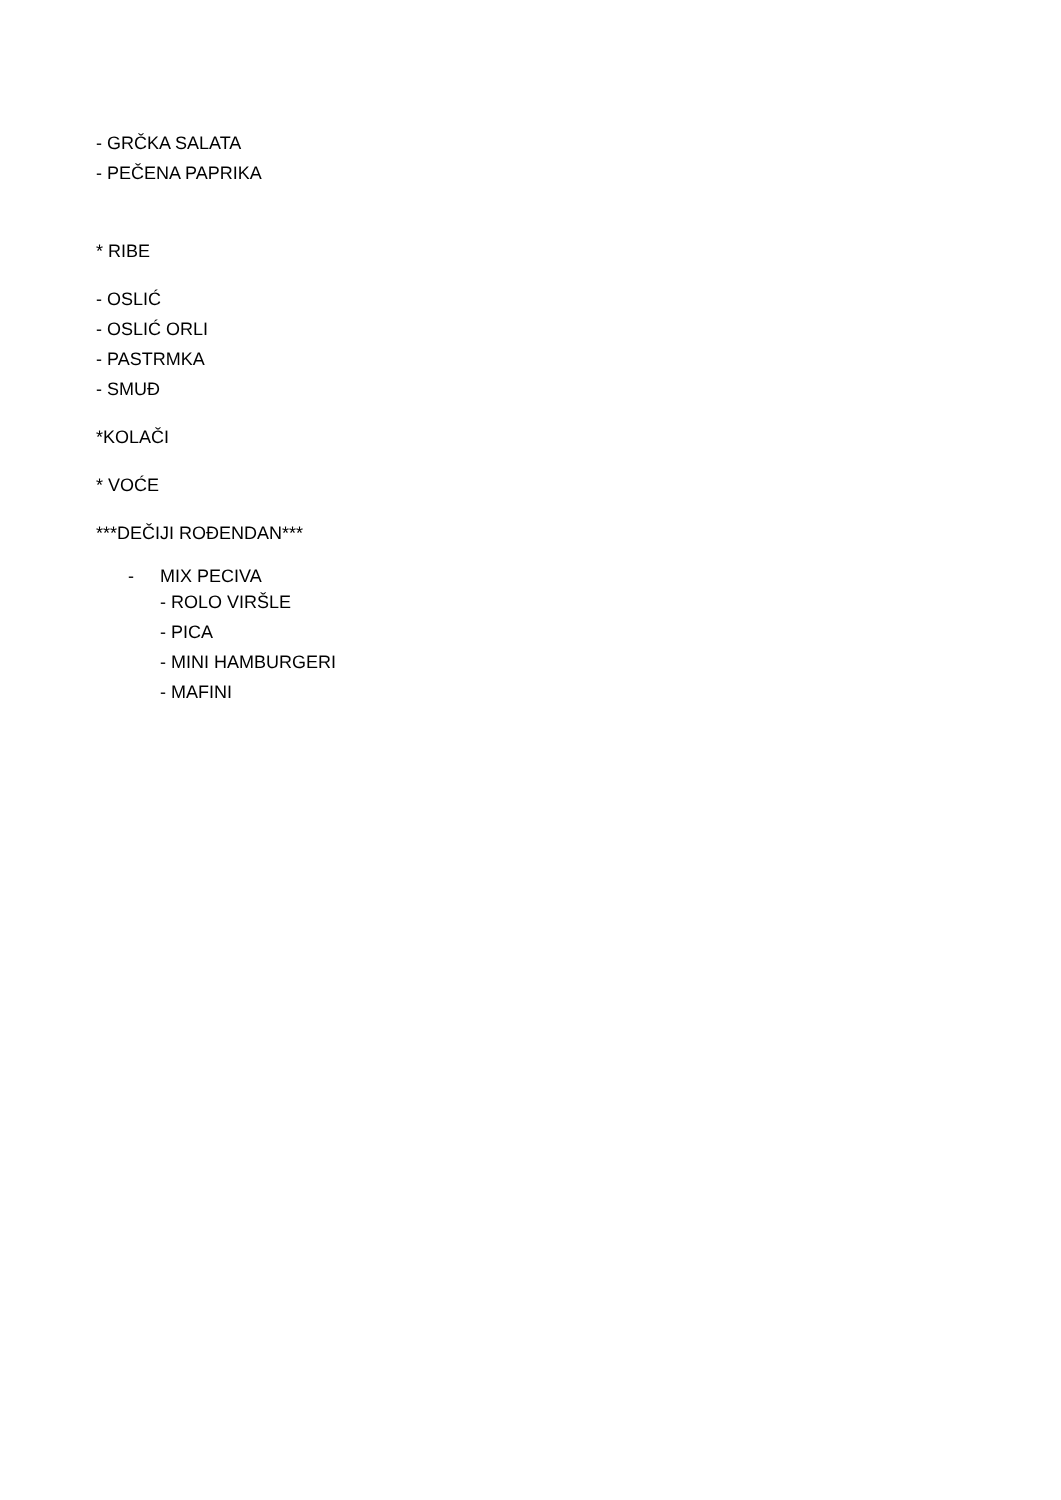- GRČKA SALATA
- PEČENA PAPRIKA
* RIBE
- OSLIĆ
- OSLIĆ ORLI
- PASTRMKA
- SMUĐ
*KOLAČI
* VOĆE
***DEČIJI ROĐENDAN***
- MIX PECIVA
- ROLO VIRŠLE
- PICA
- MINI HAMBURGERI
- MAFINI